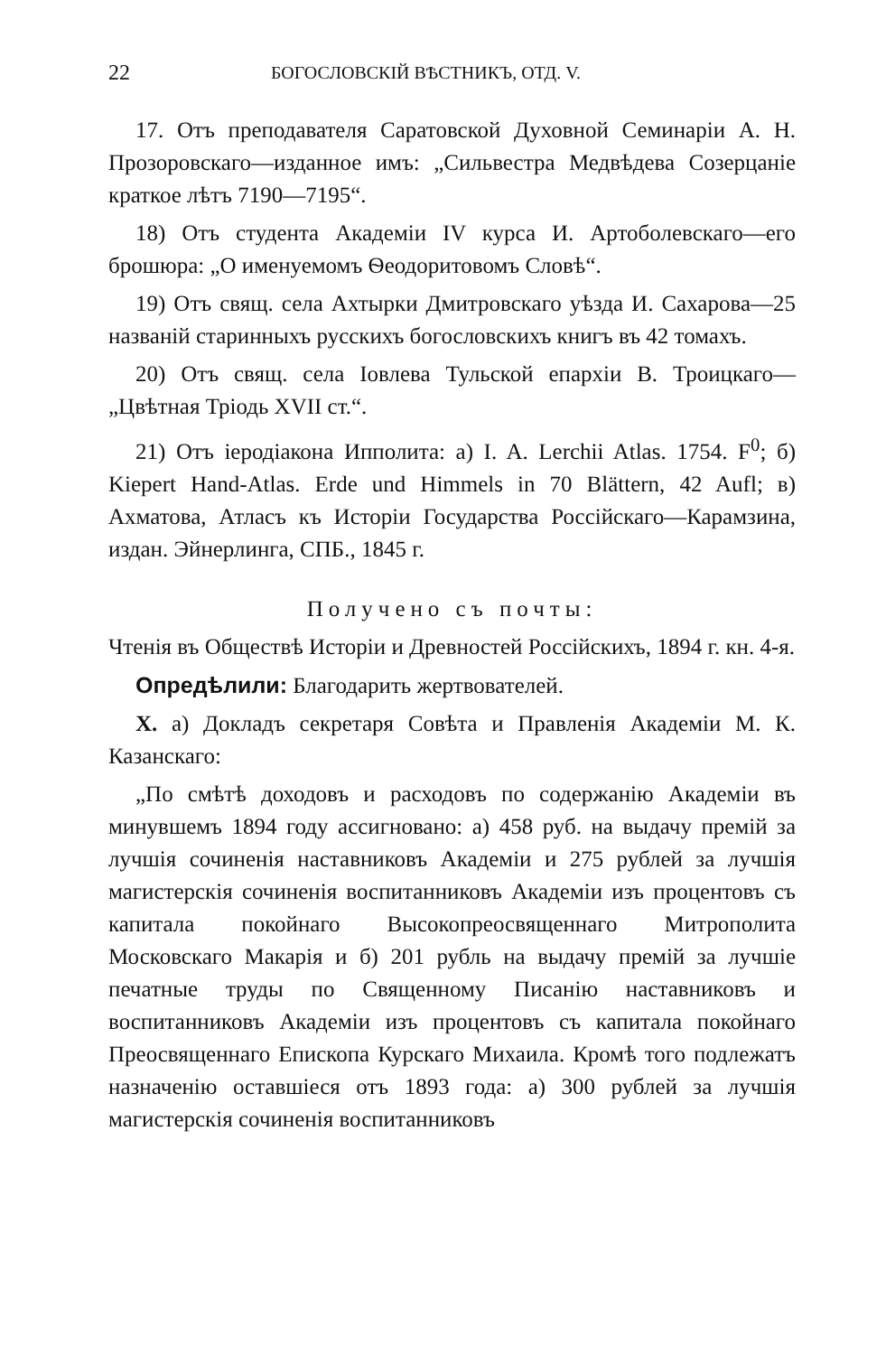22 БОГОСЛОВСКІЙ ВѢСТНИКЪ, ОТД. V.
17. Отъ преподавателя Саратовской Духовной Семинаріи А. Н. Прозоровскаго—изданное имъ: „Сильвестра Медвѣдева Созерцаніе краткое лѣтъ 7190—7195“.
18) Отъ студента Академіи IV курса И. Артоболевскаго—его брошюра: „О именуемомъ Ѳеодоритовомъ Словѣ“.
19) Отъ свящ. села Ахтырки Дмитровскаго уѣзда И. Сахарова—25 названій старинныхъ русскихъ богословскихъ книгъ въ 42 томахъ.
20) Отъ свящ. села Іовлева Тульской епархіи В. Троицкаго—„Цвѣтная Тріодь XVII ст.“.
21) Отъ іеродіакона Ипполита: а) I. A. Lerchii Atlas. 1754. F<sup>0</sup>; б) Kiepert Hand-Atlas. Erde und Himmels in 70 Blättern, 42 Aufl; в) Ахматова, Атласъ къ Исторіи Государства Россійскаго—Карамзина, издан. Эйнерлинга, СПБ., 1845 г.
Получено съ почты:
Чтенія въ Обществѣ Исторіи и Древностей Россійскихъ, 1894 г. кн. 4-я.
Опредѣлили: Благодарить жертвователей.
X. а) Докладъ секретаря Совѣта и Правленія Академіи М. К. Казанскаго:
„По смѣтѣ доходовъ и расходовъ по содержанію Академіи въ минувшемъ 1894 году ассигновано: а) 458 руб. на выдачу премій за лучшія сочиненія наставниковъ Академіи и 275 рублей за лучшія магистерскія сочиненія воспитанниковъ Академіи изъ процентовъ съ капитала покойнаго Высокопреосвященнаго Митрополита Московскаго Макарія и б) 201 рубль на выдачу премій за лучшіе печатные труды по Священному Писанію наставниковъ и воспитанниковъ Академіи изъ процентовъ съ капитала покойнаго Преосвященнаго Епископа Курскаго Михаила. Кромѣ того подлежатъ назначенію оставшіеся отъ 1893 года: а) 300 рублей за лучшія магистерскія сочиненія воспитанниковъ